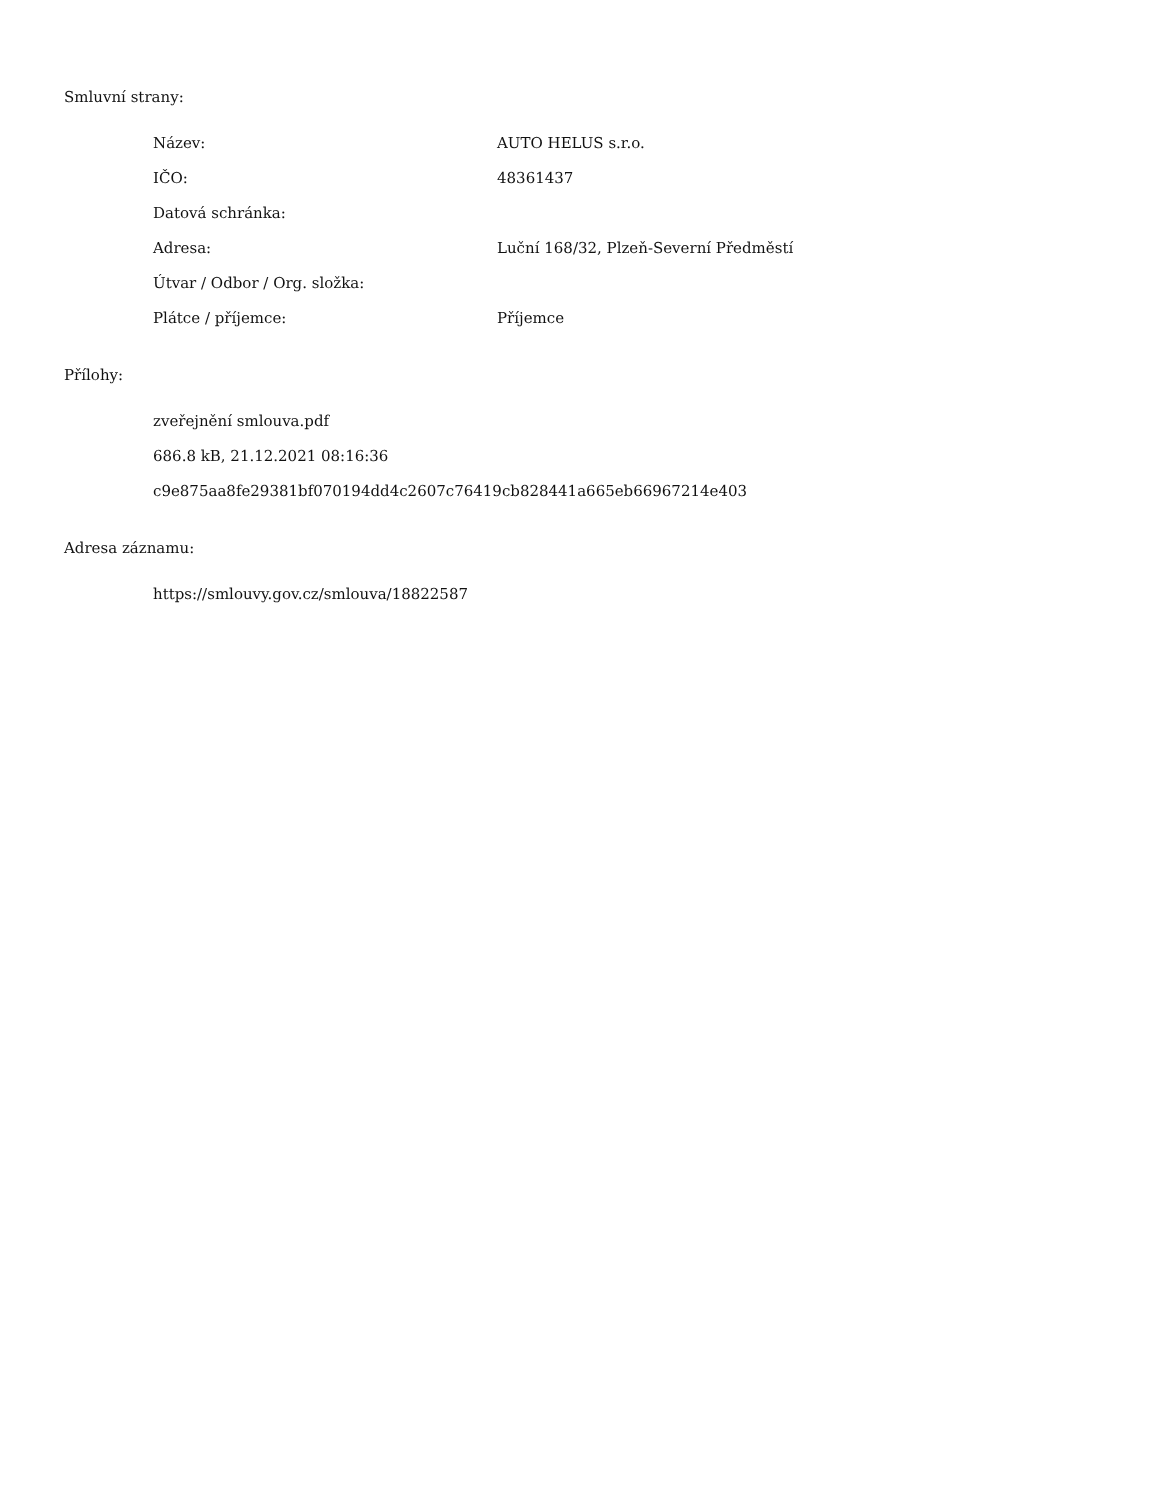Smluvní strany:
| Název: | AUTO HELUS s.r.o. |
| IČO: | 48361437 |
| Datová schránka: | |
| Adresa: | Luční 168/32, Plzeň-Severní Předměstí |
| Útvar / Odbor / Org. složka: | |
| Plátce / příjemce: | Příjemce |
Přílohy:
zveřejnění smlouva.pdf
686.8 kB, 21.12.2021 08:16:36
c9e875aa8fe29381bf070194dd4c2607c76419cb828441a665eb66967214e403
Adresa záznamu:
https://smlouvy.gov.cz/smlouva/18822587